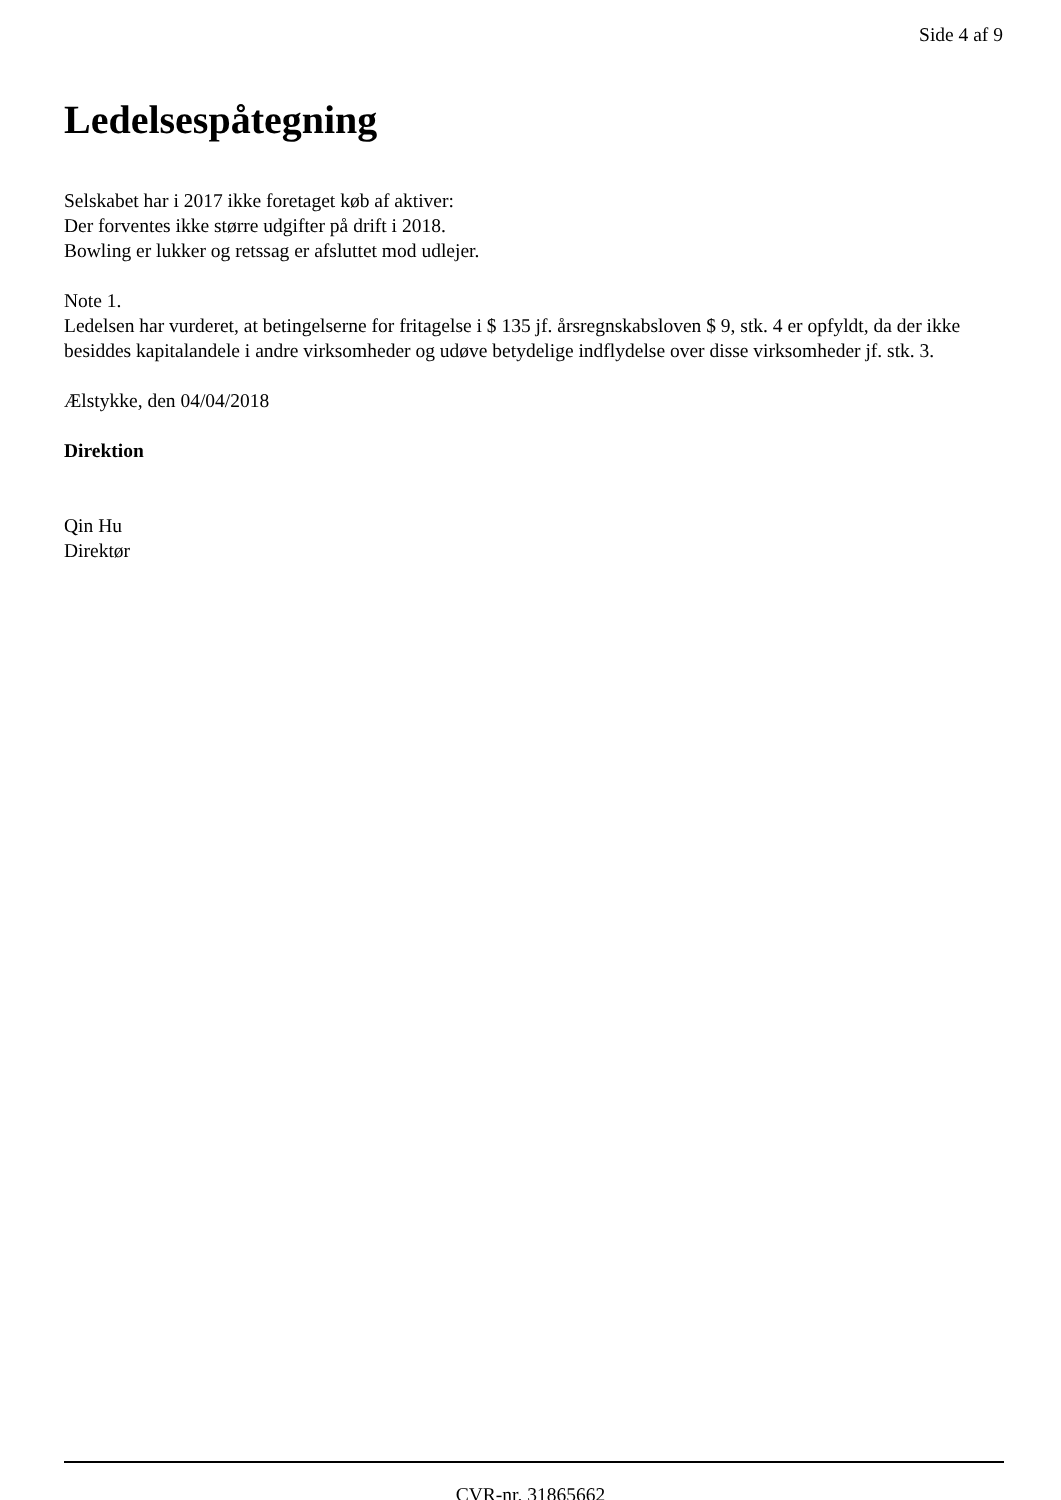Side 4 af 9
Ledelsespåtegning
Selskabet har i 2017 ikke foretaget køb af aktiver:
Der forventes ikke større udgifter på drift i 2018.
Bowling er lukker og retssag er afsluttet mod udlejer.
Note 1.
Ledelsen har vurderet, at betingelserne for fritagelse i $ 135 jf. årsregnskabsloven $ 9, stk. 4 er opfyldt, da der ikke besiddes kapitalandele i andre virksomheder og udøve betydelige indflydelse over disse virksomheder jf. stk. 3.
Ælstykke, den 04/04/2018
Direktion
Qin Hu
Direktør
CVR-nr. 31865662